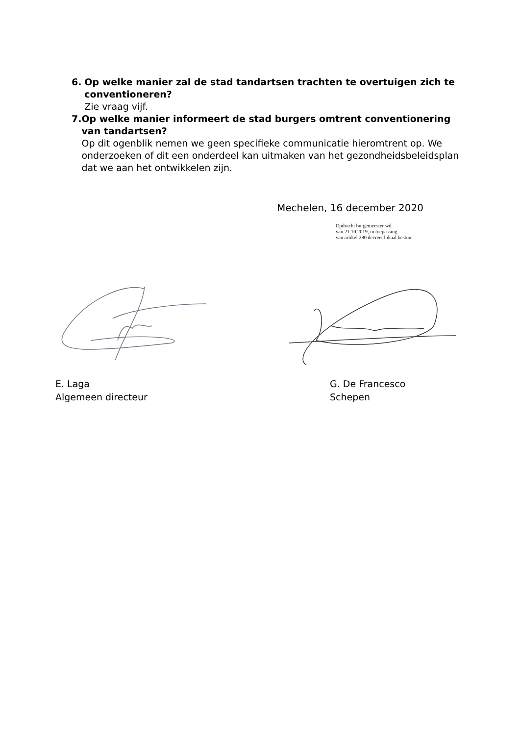6. Op welke manier zal de stad tandartsen trachten te overtuigen zich te conventioneren?
Zie vraag vijf.
7. Op welke manier informeert de stad burgers omtrent conventionering van tandartsen?
Op dit ogenblik nemen we geen specifieke communicatie hieromtrent op. We onderzoeken of dit een onderdeel kan uitmaken van het gezondheidsbeleidsplan dat we aan het ontwikkelen zijn.
Mechelen, 16 december 2020
Opdracht burgemeester wd.
van 21.10.2019, in toepassing
van artikel 280 decreet lokaal bestuur
E. Laga
Algemeen directeur
G. De Francesco
Schepen